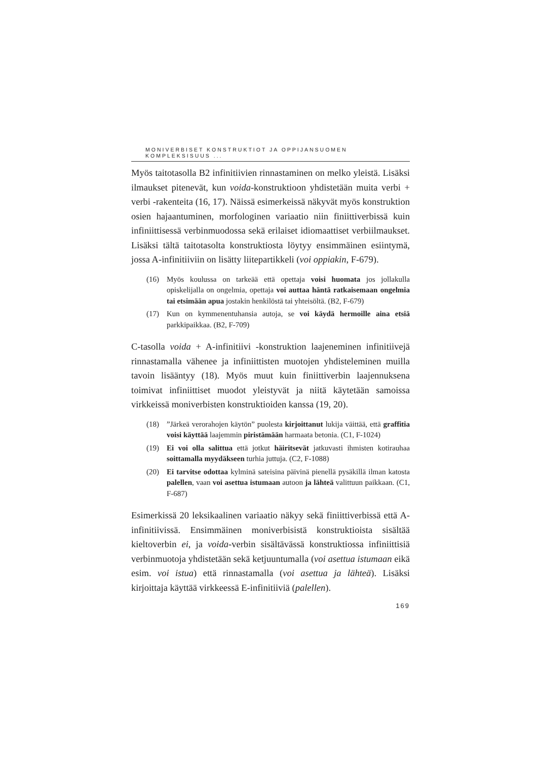MONIVERBISET KONSTRUKTIOT JA OPPIJANSUOMEN KOMPLEKSISUUS ...
Myös taitotasolla B2 infinitiivien rinnastaminen on melko yleistä. Lisäksi ilmaukset pitenevät, kun voida-konstruktioon yhdistetään muita verbi + verbi -rakenteita (16, 17). Näissä esimerkeissä näkyvät myös konstruktion osien hajaantuminen, morfologinen variaatio niin finiittiverbissä kuin infiniittisessä verbinmuodossa sekä erilaiset idiomaattiset verbi­ilmaukset. Lisäksi tältä taitotasolta konstruktiosta löytyy ensimmäinen esiintymä, jossa A-infinitiiviin on lisätty liitepartikkeli (voi oppiakin, F-679).
(16) Myös koulussa on tarkeää että opettaja voisi huomata jos jollakulla opiskelijalla on ongelmia, opettaja voi auttaa häntä ratkaisemaan ongelmia tai etsimään apua jostakin henkilöstä tai yhteisöltä. (B2, F-679)
(17) Kun on kymmenentuhansia autoja, se voi käydä hermoille aina etsiä parkkipaikkaa. (B2, F-709)
C-tasolla voida + A-infinitiivi -konstruktion laajeneminen infinitiivejä rinnastamalla vähenee ja infiniittisten muotojen yhdisteleminen muilla tavoin lisääntyy (18). Myös muut kuin finiittiverbin laajennuksena toimivat infiniittiset muodot yleistyvät ja niitä käytetään samoissa virkkeissä moniverbisten konstruktioiden kanssa (19, 20).
(18)”Järkeä verorahojen käytön” puolesta kirjoittanut lukija väittää, että graffitia voisi käyttää laajemmin piristämään harmaata betonia. (C1, F-1024)
(19) Ei voi olla salittua että jotkut häiritsevät jatkuvasti ihmisten kotirauhaa soittamalla myydäkseen turhia juttuja. (C2, F-1088)
(20) Ei tarvitse odottaa kylminä sateisina päivinä pienellä pysäkillä ilman katosta palellen, vaan voi asettua istumaan autoon ja lähteä valittuun paikkaan. (C1, F-687)
Esimerkissä 20 leksikaalinen variaatio näkyy sekä finiittiverbissä että A-infinitiivissä. Ensimmäinen moniverbisistä konstruktioista sisältää kieltoverbin ei, ja voida-verbin sisältävässä konstruktiossa infiniittisiä verbinmuotoja yhdistetään sekä ketjuuntumalla (voi asettua istumaan eikä esim. voi istua) että rinnastamalla (voi asettua ja lähteä). Lisäksi kirjoittaja käyttää virkkeessä E-infinitiiviä (palellen).
169